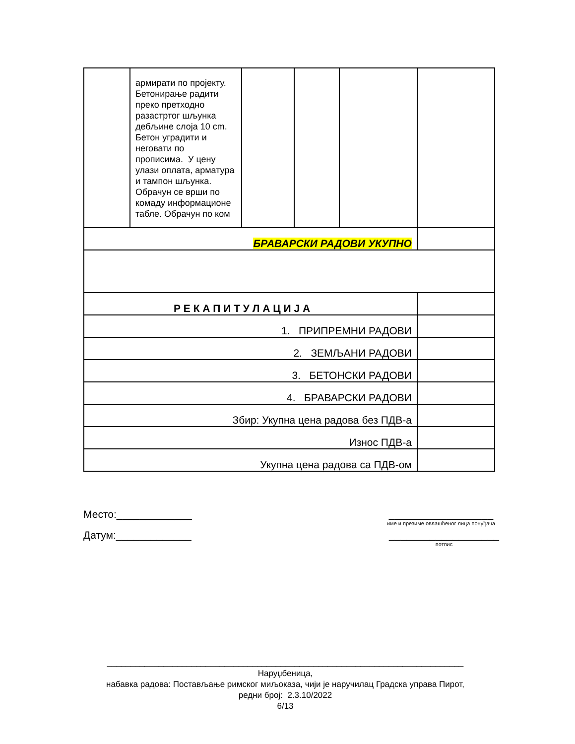| | армирати по пројекту. Бетонирање радити преко претходно разастртог шљунка дебљине слоја 10 cm. Бетон уградити и неговати по прописима. У цену улази оплата, арматура и тампон шљунка. Обрачун се врши по комаду информационе табле. Обрачун по ком | | | | |
| БРАВАРСКИ РАДОВИ УКУПНО | | | | | |
| Р Е К А П И Т У Л А Ц И Ј А | | | | | |
| 1. ПРИПРЕМНИ РАДОВИ | | | | | |
| 2. ЗЕМЉАНИ РАДОВИ | | | | | |
| 3. БЕТОНСКИ РАДОВИ | | | | | |
| 4. БРАВАРСКИ РАДОВИ | | | | | |
| Збир: Укупна цена радова без ПДВ-а | | | | | |
| Износ ПДВ-а | | | | | |
| Укупна цена радова са ПДВ-ом | | | | | |
Место:_____________ __________________
име и презиме овлашћеног лица понуђача
Датум:_____________ ___________________
потпис
____________________________________________________________________________
Наруџбеница,
набавка радова: Постављање римског миљоказа, чији је наручилац Градска управа Пирот,
редни број: 2.3.10/2022
6/13